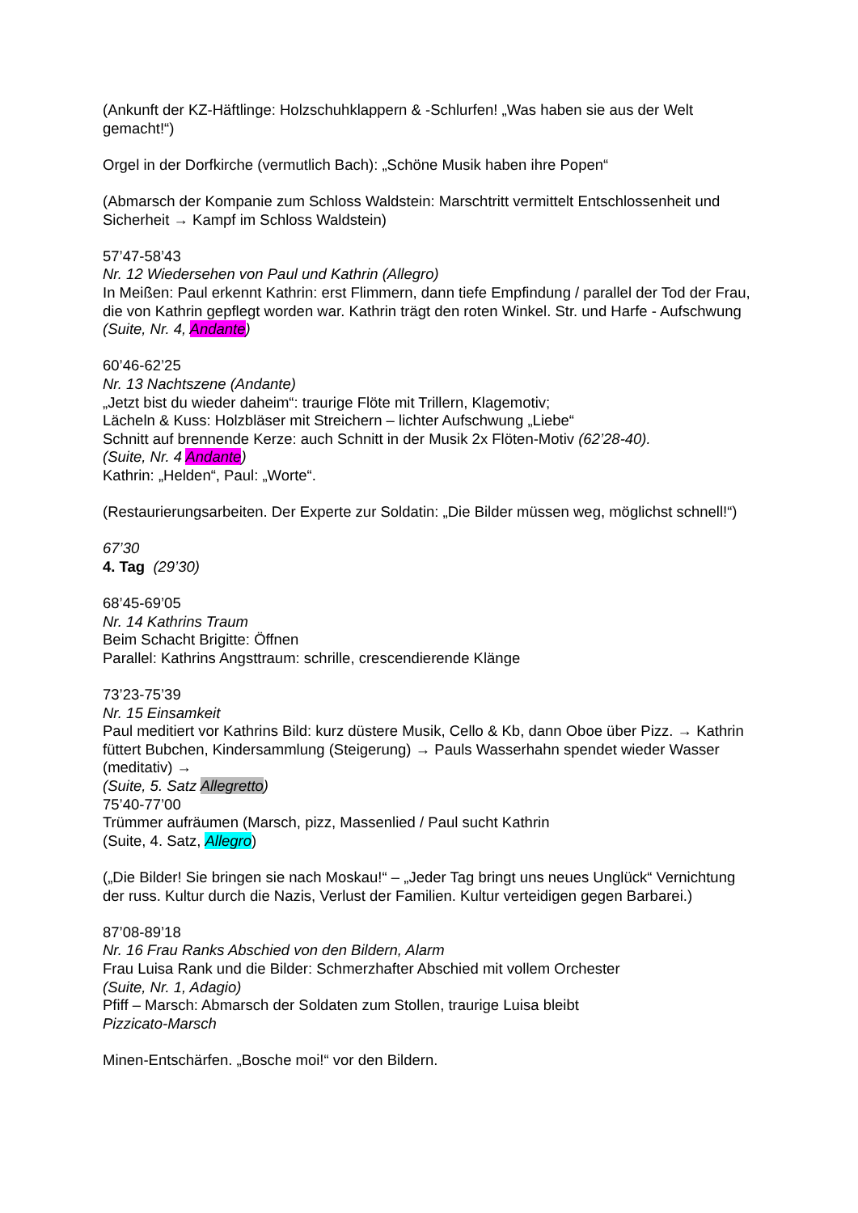(Ankunft der KZ-Häftlinge: Holzschuhklappern & -Schlurfen! „Was haben sie aus der Welt gemacht!“)
Orgel in der Dorfkirche (vermutlich Bach): „Schöne Musik haben ihre Popen“
(Abmarsch der Kompanie zum Schloss Waldstein: Marschtritt vermittelt Entschlossenheit und Sicherheit → Kampf im Schloss Waldstein)
57’47-58’43
Nr. 12 Wiedersehen von Paul und Kathrin (Allegro)
In Meißen: Paul erkennt Kathrin: erst Flimmern, dann tiefe Empfindung / parallel der Tod der Frau, die von Kathrin gepflegt worden war. Kathrin trägt den roten Winkel. Str. und Harfe - Aufschwung
(Suite, Nr. 4, Andante)
60’46-62’25
Nr. 13 Nachtszene (Andante)
„Jetzt bist du wieder daheim“: traurige Flöte mit Trillern, Klagemotiv;
Lächeln & Kuss: Holzbläser mit Streichern – lichter Aufschwung „Liebe“
Schnitt auf brennende Kerze: auch Schnitt in der Musik 2x Flöten-Motiv (62’28-40).
(Suite, Nr. 4 Andante)
Kathrin: „Helden“, Paul: „Worte“.
(Restaurierungsarbeiten. Der Experte zur Soldatin: „Die Bilder müssen weg, möglichst schnell!“)
67’30
4. Tag (29’30)
68’45-69’05
Nr. 14 Kathrins Traum
Beim Schacht Brigitte: Öffnen
Parallel: Kathrins Angsttraum: schrille, crescendierende Klänge
73’23-75’39
Nr. 15 Einsamkeit
Paul meditiert vor Kathrins Bild: kurz düstere Musik, Cello & Kb, dann Oboe über Pizz. → Kathrin füttert Bubchen, Kindersammlung (Steigerung) → Pauls Wasserhahn spendet wieder Wasser (meditativ) →
(Suite, 5. Satz Allegretto)
75’40-77’00
Trümmer aufräumen (Marsch, pizz, Massenlied / Paul sucht Kathrin
(Suite, 4. Satz, Allegro)
(„Die Bilder! Sie bringen sie nach Moskau!“ – „Jeder Tag bringt uns neues Unglück“ Vernichtung der russ. Kultur durch die Nazis, Verlust der Familien. Kultur verteidigen gegen Barbarei.)
87’08-89’18
Nr. 16 Frau Ranks Abschied von den Bildern, Alarm
Frau Luisa Rank und die Bilder: Schmerzhafter Abschied mit vollem Orchester
(Suite, Nr. 1, Adagio)
Pfiff – Marsch: Abmarsch der Soldaten zum Stollen, traurige Luisa bleibt
Pizzicato-Marsch
Minen-Entschärfen. „Bosche moi!“ vor den Bildern.